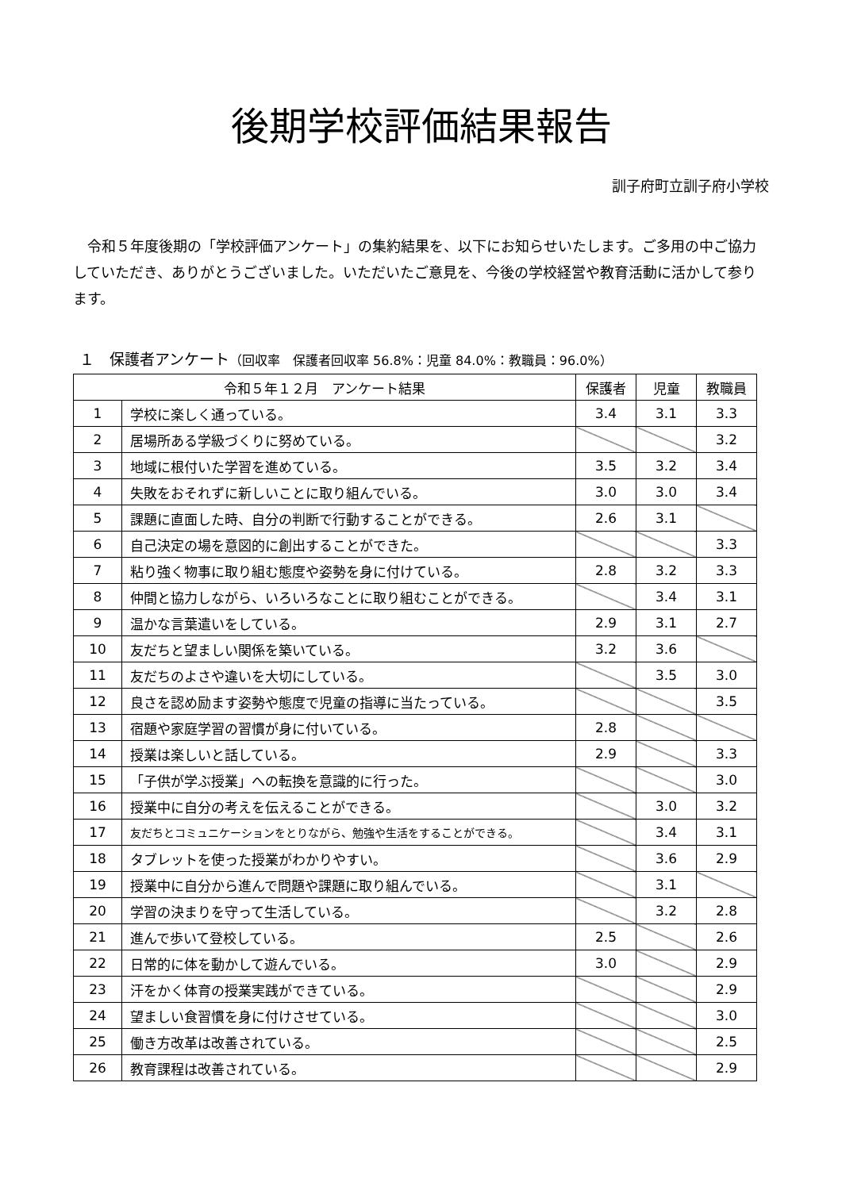後期学校評価結果報告
訓子府町立訓子府小学校
　令和５年度後期の「学校評価アンケート」の集約結果を、以下にお知らせいたします。ご多用の中ご協力していただき、ありがとうございました。いただいたご意見を、今後の学校経営や教育活動に活かして参ります。
１　保護者アンケート（回収率　保護者回収率 56.8%：児童 84.0%：教職員：96.0%）
| 令和５年１２月 アンケート結果 | | 保護者 | 児童 | 教職員 |
| --- | --- | --- | --- | --- |
| 1 | 学校に楽しく通っている。 | 3.4 | 3.1 | 3.3 |
| 2 | 居場所ある学級づくりに努めている。 | | | 3.2 |
| 3 | 地域に根付いた学習を進めている。 | 3.5 | 3.2 | 3.4 |
| 4 | 失敗をおそれずに新しいことに取り組んでいる。 | 3.0 | 3.0 | 3.4 |
| 5 | 課題に直面した時、自分の判断で行動することができる。 | 2.6 | 3.1 | |
| 6 | 自己決定の場を意図的に創出することができた。 | | | 3.3 |
| 7 | 粘り強く物事に取り組む態度や姿勢を身に付けている。 | 2.8 | 3.2 | 3.3 |
| 8 | 仲間と協力しながら、いろいろなことに取り組むことができる。 | | 3.4 | 3.1 |
| 9 | 温かな言葉遣いをしている。 | 2.9 | 3.1 | 2.7 |
| 10 | 友だちと望ましい関係を築いている。 | 3.2 | 3.6 | |
| 11 | 友だちのよさや違いを大切にしている。 | | 3.5 | 3.0 |
| 12 | 良さを認め励ます姿勢や態度で児童の指導に当たっている。 | | | 3.5 |
| 13 | 宿題や家庭学習の習慣が身に付いている。 | 2.8 | | |
| 14 | 授業は楽しいと話している。 | 2.9 | | 3.3 |
| 15 | 「子供が学ぶ授業」への転換を意識的に行った。 | | | 3.0 |
| 16 | 授業中に自分の考えを伝えることができる。 | | 3.0 | 3.2 |
| 17 | 友だちとコミュニケーションをとりながら、勉強や生活をすることができる。 | | 3.4 | 3.1 |
| 18 | タブレットを使った授業がわかりやすい。 | | 3.6 | 2.9 |
| 19 | 授業中に自分から進んで問題や課題に取り組んでいる。 | | 3.1 | |
| 20 | 学習の決まりを守って生活している。 | | 3.2 | 2.8 |
| 21 | 進んで歩いて登校している。 | 2.5 | | 2.6 |
| 22 | 日常的に体を動かして遊んでいる。 | 3.0 | | 2.9 |
| 23 | 汗をかく体育の授業実践ができている。 | | | 2.9 |
| 24 | 望ましい食習慣を身に付けさせている。 | | | 3.0 |
| 25 | 働き方改革は改善されている。 | | | 2.5 |
| 26 | 教育課程は改善されている。 | | | 2.9 |